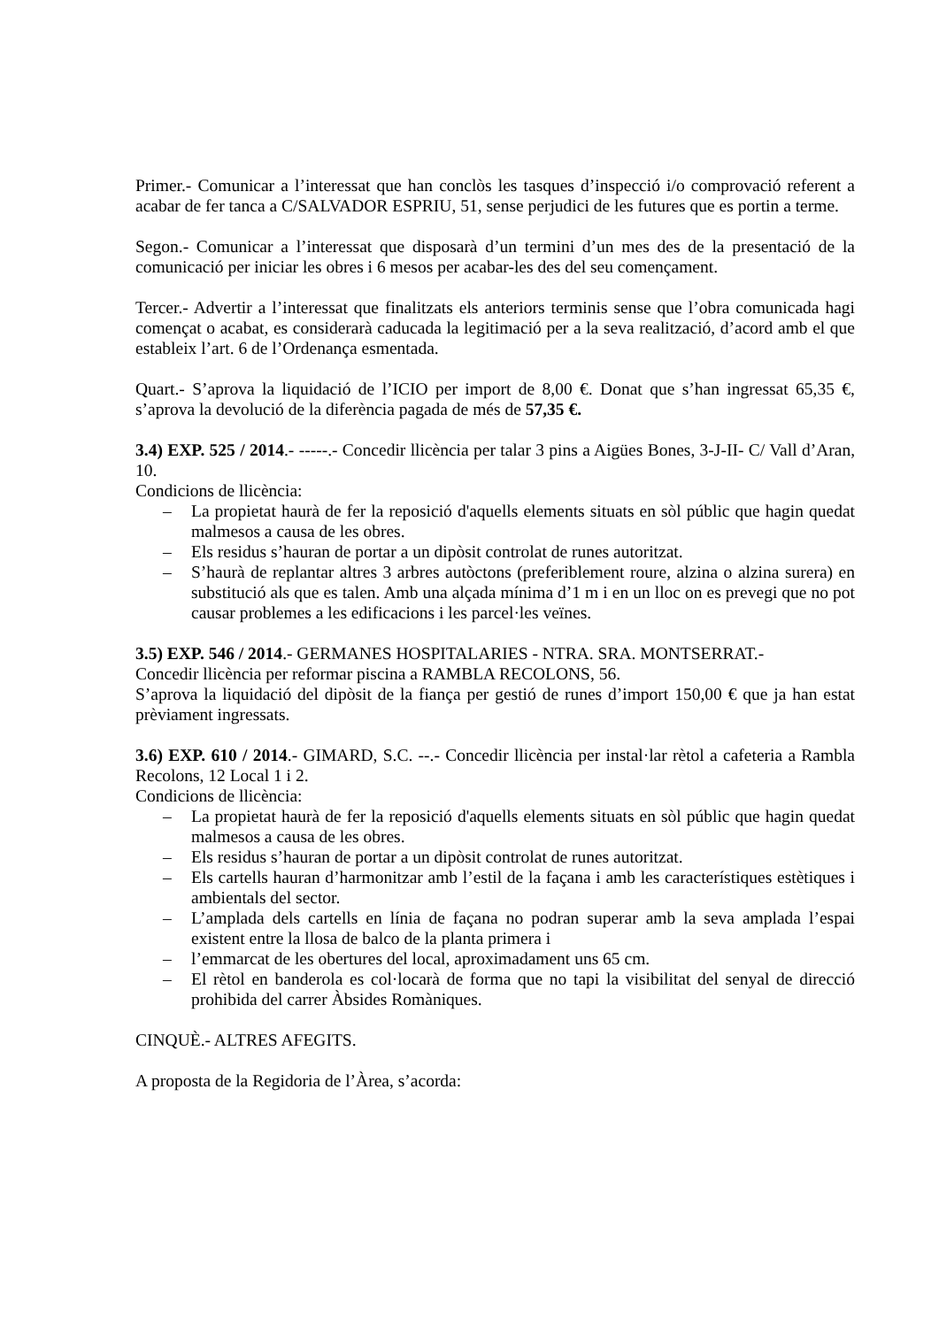Primer.- Comunicar a l’interessat que han conclòs les tasques d’inspecció i/o comprovació referent a acabar de fer tanca a C/SALVADOR ESPRIU, 51, sense perjudici de les futures que es portin a terme.
Segon.- Comunicar a l’interessat que disposarà d’un termini d’un mes des de la presentació de la comunicació per iniciar les obres i 6 mesos per acabar-les des del seu començament.
Tercer.- Advertir a l’interessat que finalitzats els anteriors terminis sense que l’obra comunicada hagi començat o acabat, es considerarà caducada la legitimació per a la seva realització, d’acord amb el que estableix l’art. 6 de l’Ordenança esmentada.
Quart.- S’aprova la liquidació de l’ICIO per import de 8,00 €. Donat que s’han ingressat 65,35 €, s’aprova la devolució de la diferència pagada de més de 57,35 €.
3.4) EXP. 525 / 2014.- -----.- Concedir llicència per talar 3 pins a Aigües Bones, 3-J-II- C/ Vall d’Aran, 10.
Condicions de llicència:
– La propietat haurà de fer la reposició d'aquells elements situats en sòl públic que hagin quedat malmesos a causa de les obres.
– Els residus s’hauran de portar a un dipòsit controlat de runes autoritzat.
– S’haurà de replantar altres 3 arbres autòctons (preferiblement roure, alzina o alzina surera) en substitució als que es talen. Amb una alçada mínima d’1 m i en un lloc on es prevegi que no pot causar problemes a les edificacions i les parcel·les veïnes.
3.5) EXP. 546 / 2014.- GERMANES HOSPITALARIES - NTRA. SRA. MONTSERRAT.-
Concedir llicència per reformar piscina a RAMBLA RECOLONS, 56.
S’aprova la liquidació del dipòsit de la fiança per gestió de runes d’import 150,00 € que ja han estat prèviament ingressats.
3.6) EXP. 610 / 2014.- GIMARD, S.C. --.- Concedir llicència per instal·lar rètol a cafeteria a Rambla Recolons, 12 Local 1 i 2.
Condicions de llicència:
– La propietat haurà de fer la reposició d'aquells elements situats en sòl públic que hagin quedat malmesos a causa de les obres.
– Els residus s’hauran de portar a un dipòsit controlat de runes autoritzat.
– Els cartells hauran d’harmonitzar amb l’estil de la façana i amb les característiques estètiques i ambientals del sector.
– L’amplada dels cartells en línia de façana no podran superar amb la seva amplada l’espai existent entre la llosa de balco de la planta primera i
– l’emmarcat de les obertures del local, aproximadament uns 65 cm.
– El rètol en banderola es col·locarà de forma que no tapi la visibilitat del senyal de direcció prohibida del carrer Àbsides Romàniques.
CINQUÈ.- ALTRES AFEGITS.
A proposta de la Regidoria de l’Àrea, s’acorda: